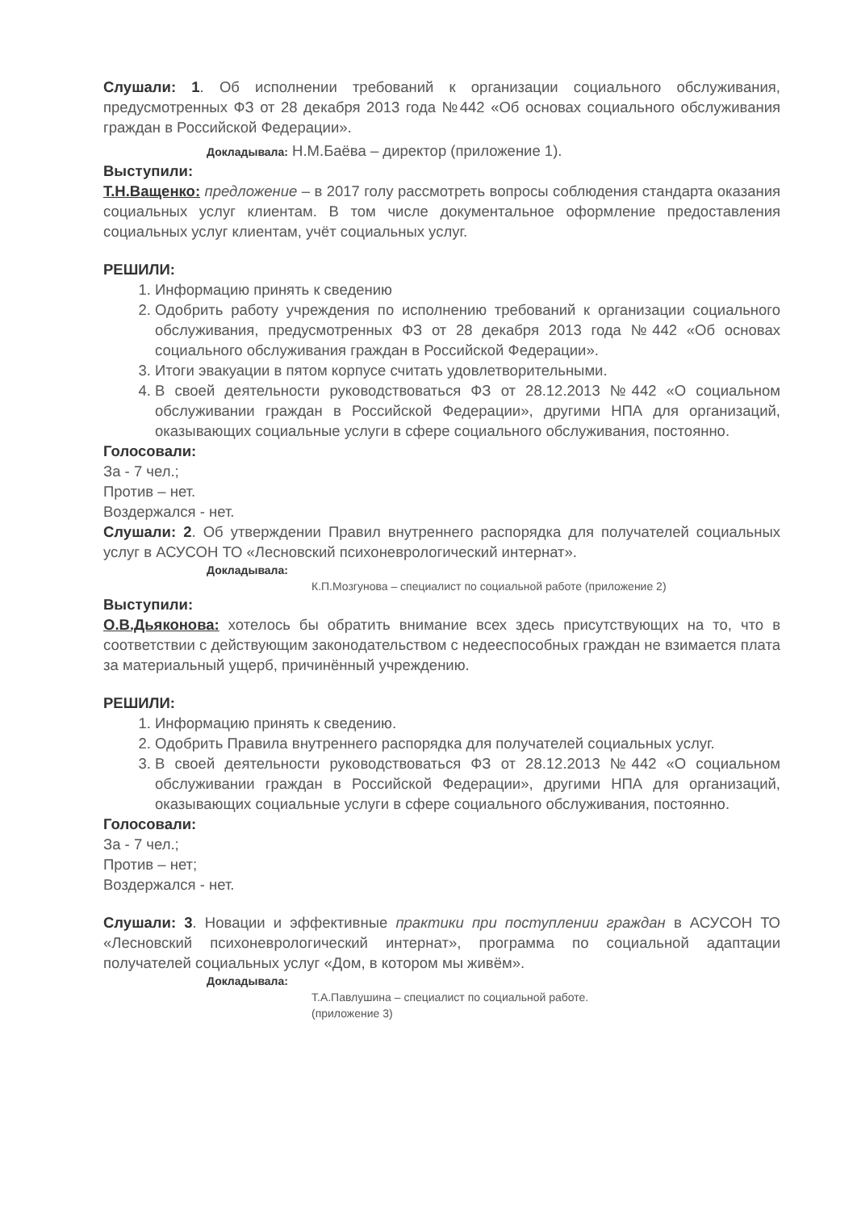Слушали: 1. Об исполнении требований к организации социального обслуживания, предусмотренных ФЗ от 28 декабря 2013 года №442 «Об основах социального обслуживания граждан в Российской Федерации».
Докладывала: Н.М.Баёва – директор (приложение 1).
Выступили:
Т.Н.Ващенко: предложение – в 2017 голу рассмотреть вопросы соблюдения стандарта оказания социальных услуг клиентам. В том числе документальное оформление предоставления социальных услуг клиентам, учёт социальных услуг.
РЕШИЛИ:
1. Информацию принять к сведению
2. Одобрить работу учреждения по исполнению требований к организации социального обслуживания, предусмотренных ФЗ от 28 декабря 2013 года №442 «Об основах социального обслуживания граждан в Российской Федерации».
3. Итоги эвакуации в пятом корпусе считать удовлетворительными.
4. В своей деятельности руководствоваться ФЗ от 28.12.2013 №442 «О социальном обслуживании граждан в Российской Федерации», другими НПА для организаций, оказывающих социальные услуги в сфере социального обслуживания, постоянно.
Голосовали:
За - 7 чел.;
Против – нет.
Воздержался - нет.
Слушали: 2. Об утверждении Правил внутреннего распорядка для получателей социальных услуг в АСУСОН ТО «Лесновский психоневрологический интернат».
Докладывала:
К.П.Мозгунова – специалист по социальной работе (приложение 2)
Выступили:
О.В.Дьяконова: хотелось бы обратить внимание всех здесь присутствующих на то, что в соответствии с действующим законодательством с недееспособных граждан не взимается плата за материальный ущерб, причинённый учреждению.
РЕШИЛИ:
1. Информацию принять к сведению.
2. Одобрить Правила внутреннего распорядка для получателей социальных услуг.
3. В своей деятельности руководствоваться ФЗ от 28.12.2013 №442 «О социальном обслуживании граждан в Российской Федерации», другими НПА для организаций, оказывающих социальные услуги в сфере социального обслуживания, постоянно.
Голосовали:
За - 7 чел.;
Против – нет;
Воздержался - нет.
Слушали: 3. Новации и эффективные практики при поступлении граждан в АСУСОН ТО «Лесновский психоневрологический интернат», программа по социальной адаптации получателей социальных услуг «Дом, в котором мы живём».
Докладывала:
Т.А.Павлушина – специалист по социальной работе.
(приложение 3)